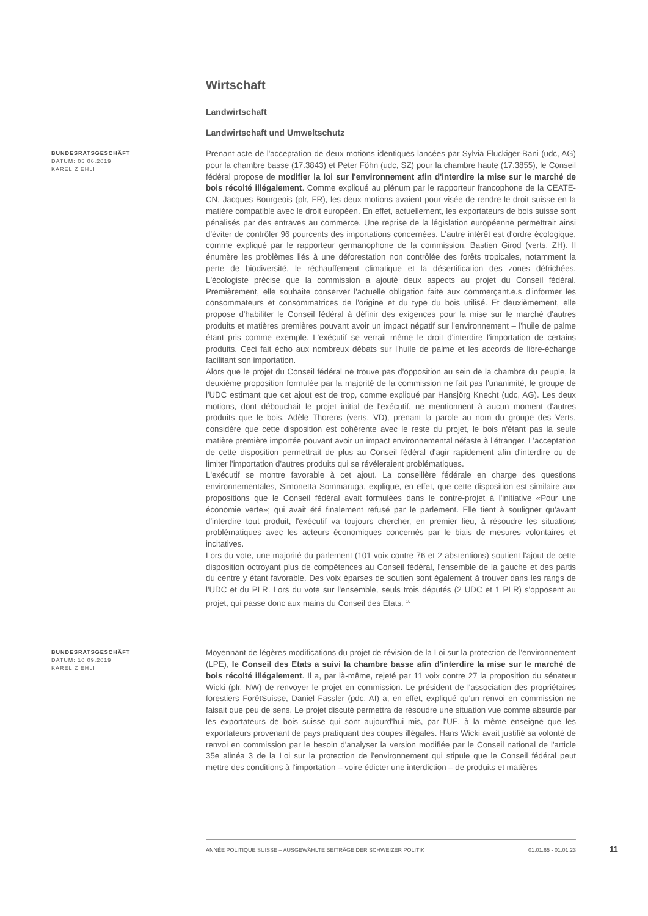Wirtschaft
Landwirtschaft
Landwirtschaft und Umweltschutz
BUNDESRATSGESCHÄFT
DATUM: 05.06.2019
KAREL ZIEHLI
Prenant acte de l'acceptation de deux motions identiques lancées par Sylvia Flückiger-Bäni (udc, AG) pour la chambre basse (17.3843) et Peter Föhn (udc, SZ) pour la chambre haute (17.3855), le Conseil fédéral propose de modifier la loi sur l'environnement afin d'interdire la mise sur le marché de bois récolté illégalement. Comme expliqué au plénum par le rapporteur francophone de la CEATE-CN, Jacques Bourgeois (plr, FR), les deux motions avaient pour visée de rendre le droit suisse en la matière compatible avec le droit européen. En effet, actuellement, les exportateurs de bois suisse sont pénalisés par des entraves au commerce. Une reprise de la législation européenne permettrait ainsi d'éviter de contrôler 96 pourcents des importations concernées. L'autre intérêt est d'ordre écologique, comme expliqué par le rapporteur germanophone de la commission, Bastien Girod (verts, ZH). Il énumère les problèmes liés à une déforestation non contrôlée des forêts tropicales, notamment la perte de biodiversité, le réchauffement climatique et la désertification des zones défrichées. L'écologiste précise que la commission a ajouté deux aspects au projet du Conseil fédéral. Premièrement, elle souhaite conserver l'actuelle obligation faite aux commerçant.e.s d'informer les consommateurs et consommatrices de l'origine et du type du bois utilisé. Et deuxièmement, elle propose d'habiliter le Conseil fédéral à définir des exigences pour la mise sur le marché d'autres produits et matières premières pouvant avoir un impact négatif sur l'environnement – l'huile de palme étant pris comme exemple. L'exécutif se verrait même le droit d'interdire l'importation de certains produits. Ceci fait écho aux nombreux débats sur l'huile de palme et les accords de libre-échange facilitant son importation.
Alors que le projet du Conseil fédéral ne trouve pas d'opposition au sein de la chambre du peuple, la deuxième proposition formulée par la majorité de la commission ne fait pas l'unanimité, le groupe de l'UDC estimant que cet ajout est de trop, comme expliqué par Hansjörg Knecht (udc, AG). Les deux motions, dont débouchait le projet initial de l'exécutif, ne mentionnent à aucun moment d'autres produits que le bois. Adèle Thorens (verts, VD), prenant la parole au nom du groupe des Verts, considère que cette disposition est cohérente avec le reste du projet, le bois n'étant pas la seule matière première importée pouvant avoir un impact environnemental néfaste à l'étranger. L'acceptation de cette disposition permettrait de plus au Conseil fédéral d'agir rapidement afin d'interdire ou de limiter l'importation d'autres produits qui se révéleraient problématiques.
L'exécutif se montre favorable à cet ajout. La conseillère fédérale en charge des questions environnementales, Simonetta Sommaruga, explique, en effet, que cette disposition est similaire aux propositions que le Conseil fédéral avait formulées dans le contre-projet à l'initiative «Pour une économie verte»; qui avait été finalement refusé par le parlement. Elle tient à souligner qu'avant d'interdire tout produit, l'exécutif va toujours chercher, en premier lieu, à résoudre les situations problématiques avec les acteurs économiques concernés par le biais de mesures volontaires et incitatives.
Lors du vote, une majorité du parlement (101 voix contre 76 et 2 abstentions) soutient l'ajout de cette disposition octroyant plus de compétences au Conseil fédéral, l'ensemble de la gauche et des partis du centre y étant favorable. Des voix éparses de soutien sont également à trouver dans les rangs de l'UDC et du PLR. Lors du vote sur l'ensemble, seuls trois députés (2 UDC et 1 PLR) s'opposent au projet, qui passe donc aux mains du Conseil des Etats. <sup>10</sup>
BUNDESRATSGESCHÄFT
DATUM: 10.09.2019
KAREL ZIEHLI
Moyennant de légères modifications du projet de révision de la Loi sur la protection de l'environnement (LPE), le Conseil des Etats a suivi la chambre basse afin d'interdire la mise sur le marché de bois récolté illégalement. Il a, par là-même, rejeté par 11 voix contre 27 la proposition du sénateur Wicki (plr, NW) de renvoyer le projet en commission. Le président de l'association des propriétaires forestiers ForêtSuisse, Daniel Fässler (pdc, AI) a, en effet, expliqué qu'un renvoi en commission ne faisait que peu de sens. Le projet discuté permettra de résoudre une situation vue comme absurde par les exportateurs de bois suisse qui sont aujourd'hui mis, par l'UE, à la même enseigne que les exportateurs provenant de pays pratiquant des coupes illégales. Hans Wicki avait justifié sa volonté de renvoi en commission par le besoin d'analyser la version modifiée par le Conseil national de l'article 35e alinéa 3 de la Loi sur la protection de l'environnement qui stipule que le Conseil fédéral peut mettre des conditions à l'importation – voire édicter une interdiction – de produits et matières
ANNÉE POLITIQUE SUISSE – AUSGEWÄHLTE BEITRÄGE DER SCHWEIZER POLITIK 01.01.65 - 01.01.23
11